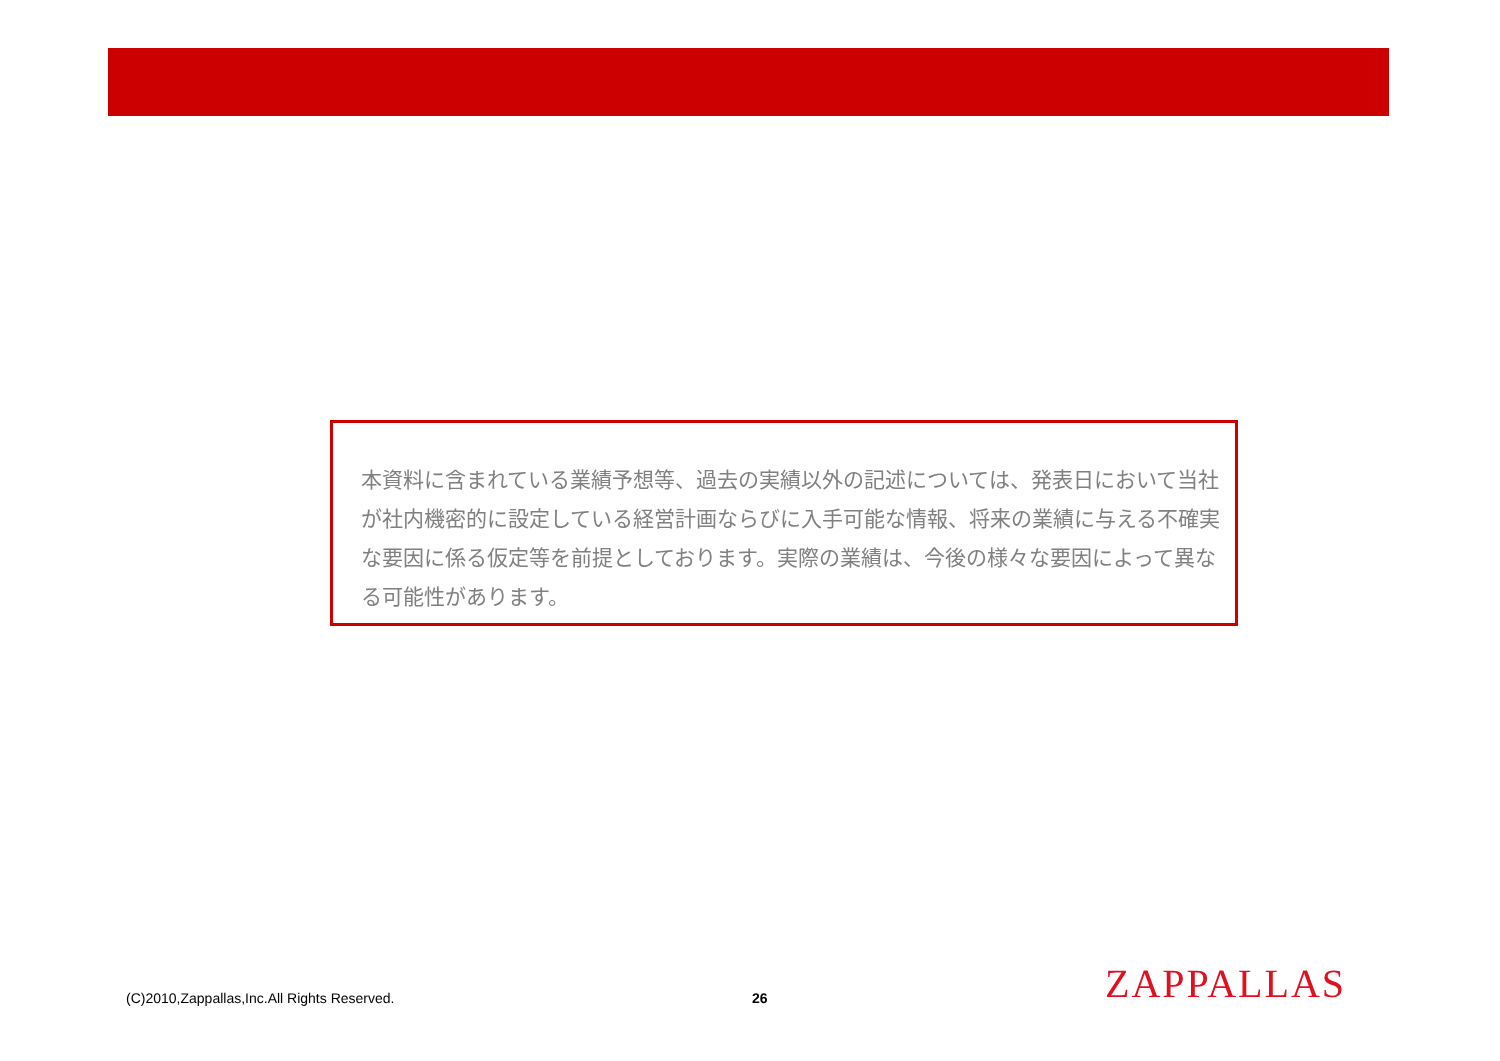本資料に含まれている業績予想等、過去の実績以外の記述については、発表日において当社が社内機密的に設定している経営計画ならびに入手可能な情報、将来の業績に与える不確実な要因に係る仮定等を前提としております。実際の業績は、今後の様々な要因によって異なる可能性があります。
(C)2010,Zappallas,Inc.All Rights Reserved.
26 ZAPPALLAS